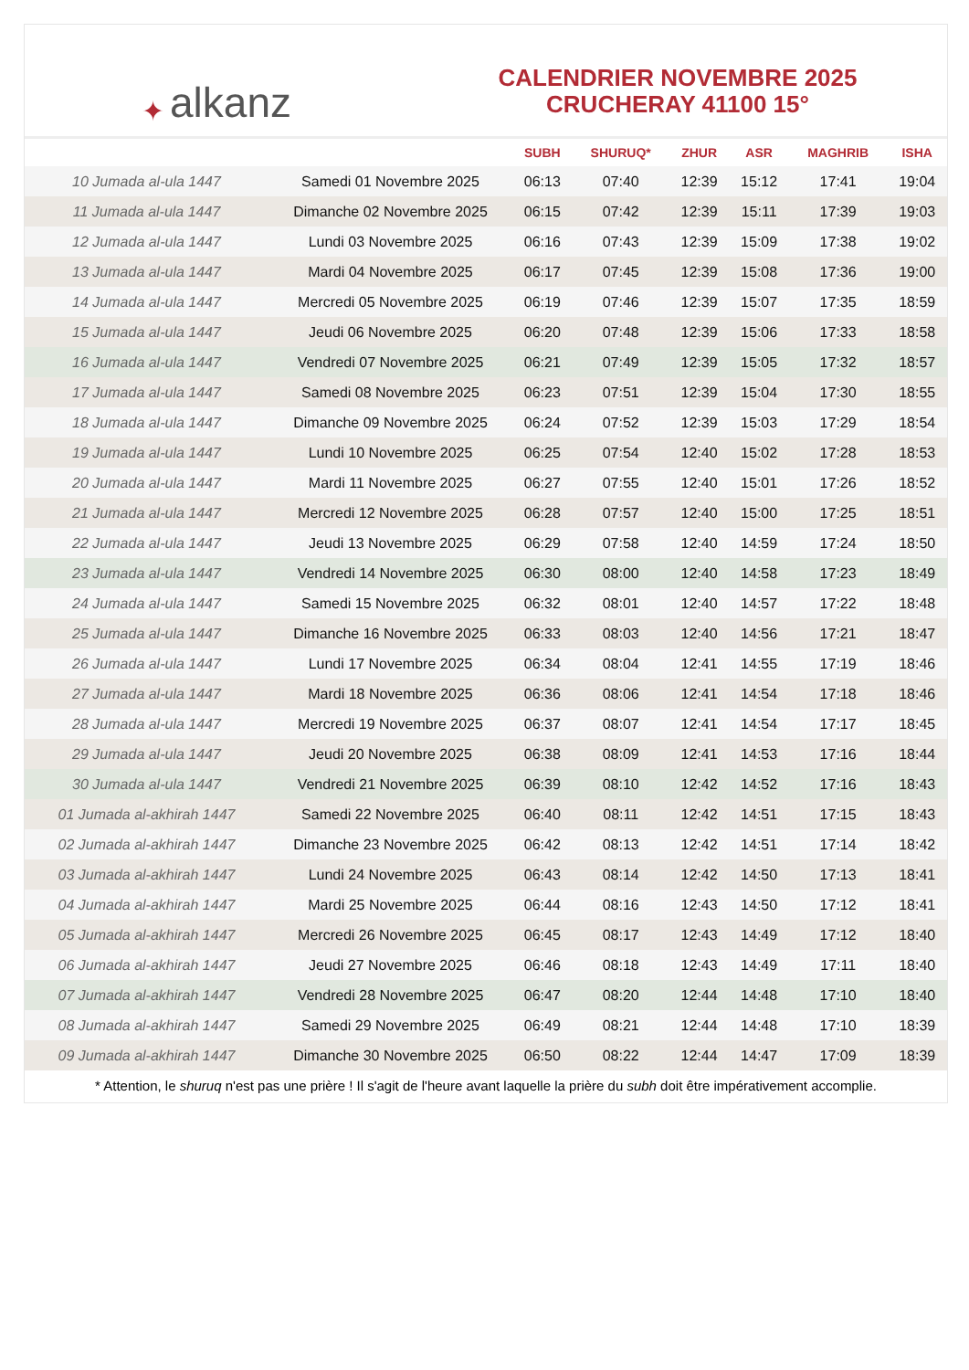✦ alkanz
CALENDRIER NOVEMBRE 2025
CRUCHERAY 41100 15°
| | | SUBH | SHURUQ* | ZHUR | ASR | MAGHRIB | ISHA |
| --- | --- | --- | --- | --- | --- | --- | --- |
| 10 Jumada al-ula 1447 | Samedi 01 Novembre 2025 | 06:13 | 07:40 | 12:39 | 15:12 | 17:41 | 19:04 |
| 11 Jumada al-ula 1447 | Dimanche 02 Novembre 2025 | 06:15 | 07:42 | 12:39 | 15:11 | 17:39 | 19:03 |
| 12 Jumada al-ula 1447 | Lundi 03 Novembre 2025 | 06:16 | 07:43 | 12:39 | 15:09 | 17:38 | 19:02 |
| 13 Jumada al-ula 1447 | Mardi 04 Novembre 2025 | 06:17 | 07:45 | 12:39 | 15:08 | 17:36 | 19:00 |
| 14 Jumada al-ula 1447 | Mercredi 05 Novembre 2025 | 06:19 | 07:46 | 12:39 | 15:07 | 17:35 | 18:59 |
| 15 Jumada al-ula 1447 | Jeudi 06 Novembre 2025 | 06:20 | 07:48 | 12:39 | 15:06 | 17:33 | 18:58 |
| 16 Jumada al-ula 1447 | Vendredi 07 Novembre 2025 | 06:21 | 07:49 | 12:39 | 15:05 | 17:32 | 18:57 |
| 17 Jumada al-ula 1447 | Samedi 08 Novembre 2025 | 06:23 | 07:51 | 12:39 | 15:04 | 17:30 | 18:55 |
| 18 Jumada al-ula 1447 | Dimanche 09 Novembre 2025 | 06:24 | 07:52 | 12:39 | 15:03 | 17:29 | 18:54 |
| 19 Jumada al-ula 1447 | Lundi 10 Novembre 2025 | 06:25 | 07:54 | 12:40 | 15:02 | 17:28 | 18:53 |
| 20 Jumada al-ula 1447 | Mardi 11 Novembre 2025 | 06:27 | 07:55 | 12:40 | 15:01 | 17:26 | 18:52 |
| 21 Jumada al-ula 1447 | Mercredi 12 Novembre 2025 | 06:28 | 07:57 | 12:40 | 15:00 | 17:25 | 18:51 |
| 22 Jumada al-ula 1447 | Jeudi 13 Novembre 2025 | 06:29 | 07:58 | 12:40 | 14:59 | 17:24 | 18:50 |
| 23 Jumada al-ula 1447 | Vendredi 14 Novembre 2025 | 06:30 | 08:00 | 12:40 | 14:58 | 17:23 | 18:49 |
| 24 Jumada al-ula 1447 | Samedi 15 Novembre 2025 | 06:32 | 08:01 | 12:40 | 14:57 | 17:22 | 18:48 |
| 25 Jumada al-ula 1447 | Dimanche 16 Novembre 2025 | 06:33 | 08:03 | 12:40 | 14:56 | 17:21 | 18:47 |
| 26 Jumada al-ula 1447 | Lundi 17 Novembre 2025 | 06:34 | 08:04 | 12:41 | 14:55 | 17:19 | 18:46 |
| 27 Jumada al-ula 1447 | Mardi 18 Novembre 2025 | 06:36 | 08:06 | 12:41 | 14:54 | 17:18 | 18:46 |
| 28 Jumada al-ula 1447 | Mercredi 19 Novembre 2025 | 06:37 | 08:07 | 12:41 | 14:54 | 17:17 | 18:45 |
| 29 Jumada al-ula 1447 | Jeudi 20 Novembre 2025 | 06:38 | 08:09 | 12:41 | 14:53 | 17:16 | 18:44 |
| 30 Jumada al-ula 1447 | Vendredi 21 Novembre 2025 | 06:39 | 08:10 | 12:42 | 14:52 | 17:16 | 18:43 |
| 01 Jumada al-akhirah 1447 | Samedi 22 Novembre 2025 | 06:40 | 08:11 | 12:42 | 14:51 | 17:15 | 18:43 |
| 02 Jumada al-akhirah 1447 | Dimanche 23 Novembre 2025 | 06:42 | 08:13 | 12:42 | 14:51 | 17:14 | 18:42 |
| 03 Jumada al-akhirah 1447 | Lundi 24 Novembre 2025 | 06:43 | 08:14 | 12:42 | 14:50 | 17:13 | 18:41 |
| 04 Jumada al-akhirah 1447 | Mardi 25 Novembre 2025 | 06:44 | 08:16 | 12:43 | 14:50 | 17:12 | 18:41 |
| 05 Jumada al-akhirah 1447 | Mercredi 26 Novembre 2025 | 06:45 | 08:17 | 12:43 | 14:49 | 17:12 | 18:40 |
| 06 Jumada al-akhirah 1447 | Jeudi 27 Novembre 2025 | 06:46 | 08:18 | 12:43 | 14:49 | 17:11 | 18:40 |
| 07 Jumada al-akhirah 1447 | Vendredi 28 Novembre 2025 | 06:47 | 08:20 | 12:44 | 14:48 | 17:10 | 18:40 |
| 08 Jumada al-akhirah 1447 | Samedi 29 Novembre 2025 | 06:49 | 08:21 | 12:44 | 14:48 | 17:10 | 18:39 |
| 09 Jumada al-akhirah 1447 | Dimanche 30 Novembre 2025 | 06:50 | 08:22 | 12:44 | 14:47 | 17:09 | 18:39 |
* Attention, le shuruq n'est pas une prière ! Il s'agit de l'heure avant laquelle la prière du subh doit être impérativement accomplie.